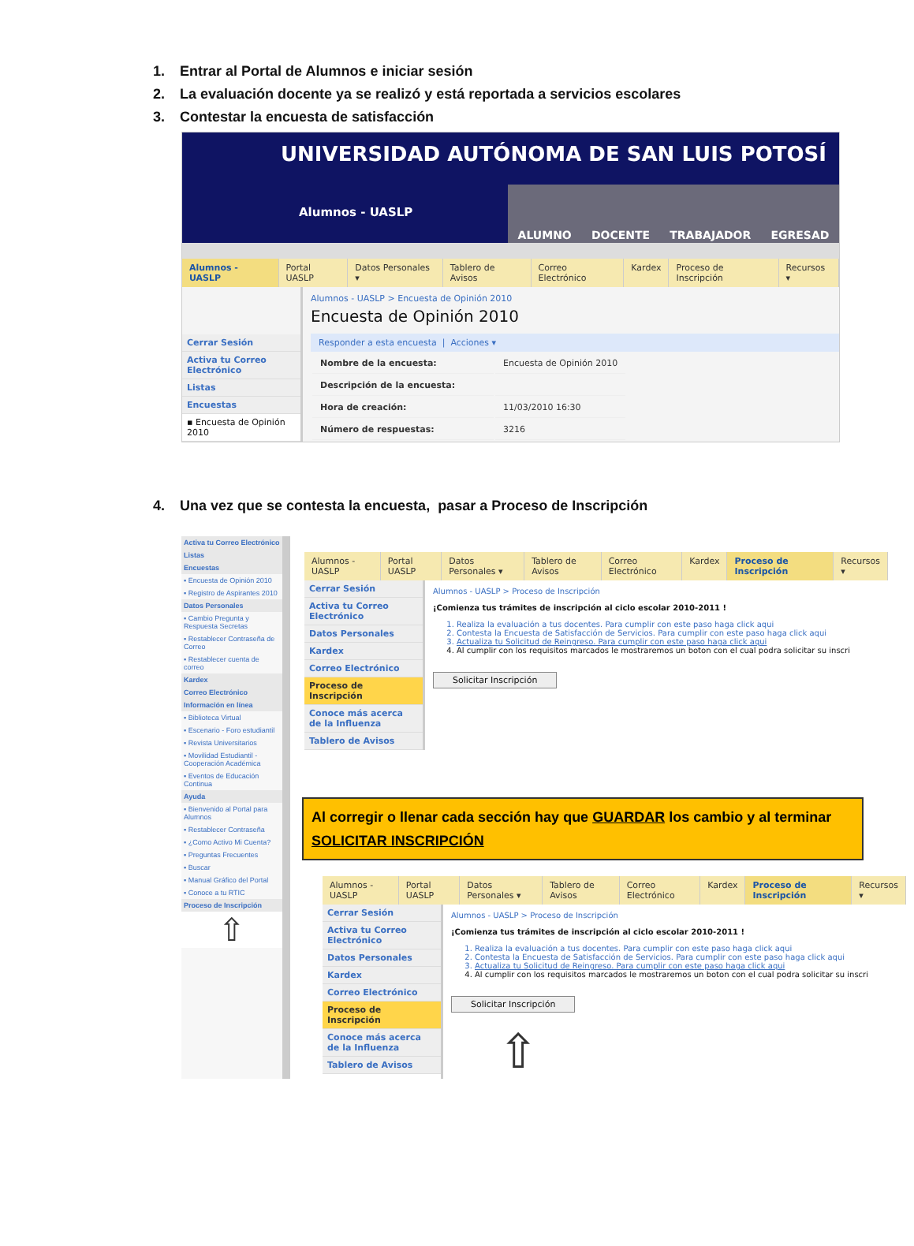1. Entrar al Portal de Alumnos e iniciar sesión
2. La evaluación docente ya se realizó y está reportada a servicios escolares
3. Contestar la encuesta de satisfacción
UNIVERSIDAD AUTÓNOMA DE SAN LUIS POTOSÍ
Alumnos - UASLP
ALUMNO DOCENTE TRABAJADOR EGRESAD
Alumnos - UASLP Portal UASLP Datos Personales ▾ Tablero de Avisos Correo Electrónico Kardex Proceso de Inscripción Recursos ▾
Cerrar Sesión
Activa tu Correo Electrónico
Listas
Encuestas
▪ Encuesta de Opinión 2010
Alumnos - UASLP > Encuesta de Opinión 2010
Encuesta de Opinión 2010
Responder a esta encuesta | Acciones ▾
| Nombre de la encuesta: | Encuesta de Opinión 2010 |
| Descripción de la encuesta: | |
| Hora de creación: | 11/03/2010 16:30 |
| Número de respuestas: | 3216 |
4. Una vez que se contesta la encuesta, pasar a Proceso de Inscripción
Activa tu Correo Electrónico
Listas
Encuestas
▪ Encuesta de Opinión 2010
▪ Registro de Aspirantes 2010
Datos Personales
▪ Cambio Pregunta y Respuesta Secretas
▪ Restablecer Contraseña de Correo
▪ Restablecer cuenta de correo
Kardex
Correo Electrónico
Información en línea
▪ Biblioteca Virtual
▪ Escenario - Foro estudiantil
▪ Revista Universitarios
▪ Movilidad Estudiantil - Cooperación Académica
▪ Eventos de Educación Continua
Ayuda
▪ Bienvenido al Portal para Alumnos
▪ Restablecer Contraseña
▪ ¿Como Activo Mi Cuenta?
▪ Preguntas Frecuentes
▪ Buscar
▪ Manual Gráfico del Portal
▪ Conoce a tu RTIC
Proceso de Inscripción
⇧
Alumnos - UASLP Portal UASLP Datos Personales ▾ Tablero de Avisos Correo Electrónico Kardex Proceso de Inscripción Recursos ▾
Cerrar Sesión
Activa tu Correo Electrónico
Datos Personales
Kardex
Correo Electrónico
Proceso de Inscripción
Conoce más acerca de la Influenza
Tablero de Avisos
Alumnos - UASLP > Proceso de Inscripción
¡Comienza tus trámites de inscripción al ciclo escolar 2010-2011 !
1. Realiza la evaluación a tus docentes. Para cumplir con este paso haga click aqui
2. Contesta la Encuesta de Satisfacción de Servicios. Para cumplir con este paso haga click aqui
3. Actualiza tu Solicitud de Reingreso. Para cumplir con este paso haga click aqui
4. Al cumplir con los requisitos marcados le mostraremos un boton con el cual podra solicitar su inscri
Solicitar Inscripción
Al corregir o llenar cada sección hay que GUARDAR los cambio y al terminar SOLICITAR INSCRIPCIÓN
Alumnos - UASLP Portal UASLP Datos Personales ▾ Tablero de Avisos Correo Electrónico Kardex Proceso de Inscripción Recursos ▾
Cerrar Sesión
Activa tu Correo Electrónico
Datos Personales
Kardex
Correo Electrónico
Proceso de Inscripción
Conoce más acerca de la Influenza
Tablero de Avisos
Alumnos - UASLP > Proceso de Inscripción
¡Comienza tus trámites de inscripción al ciclo escolar 2010-2011 !
1. Realiza la evaluación a tus docentes. Para cumplir con este paso haga click aqui
2. Contesta la Encuesta de Satisfacción de Servicios. Para cumplir con este paso haga click aqui
3. Actualiza tu Solicitud de Reingreso. Para cumplir con este paso haga click aqui
4. Al cumplir con los requisitos marcados le mostraremos un boton con el cual podra solicitar su inscri
Solicitar Inscripción
⇧